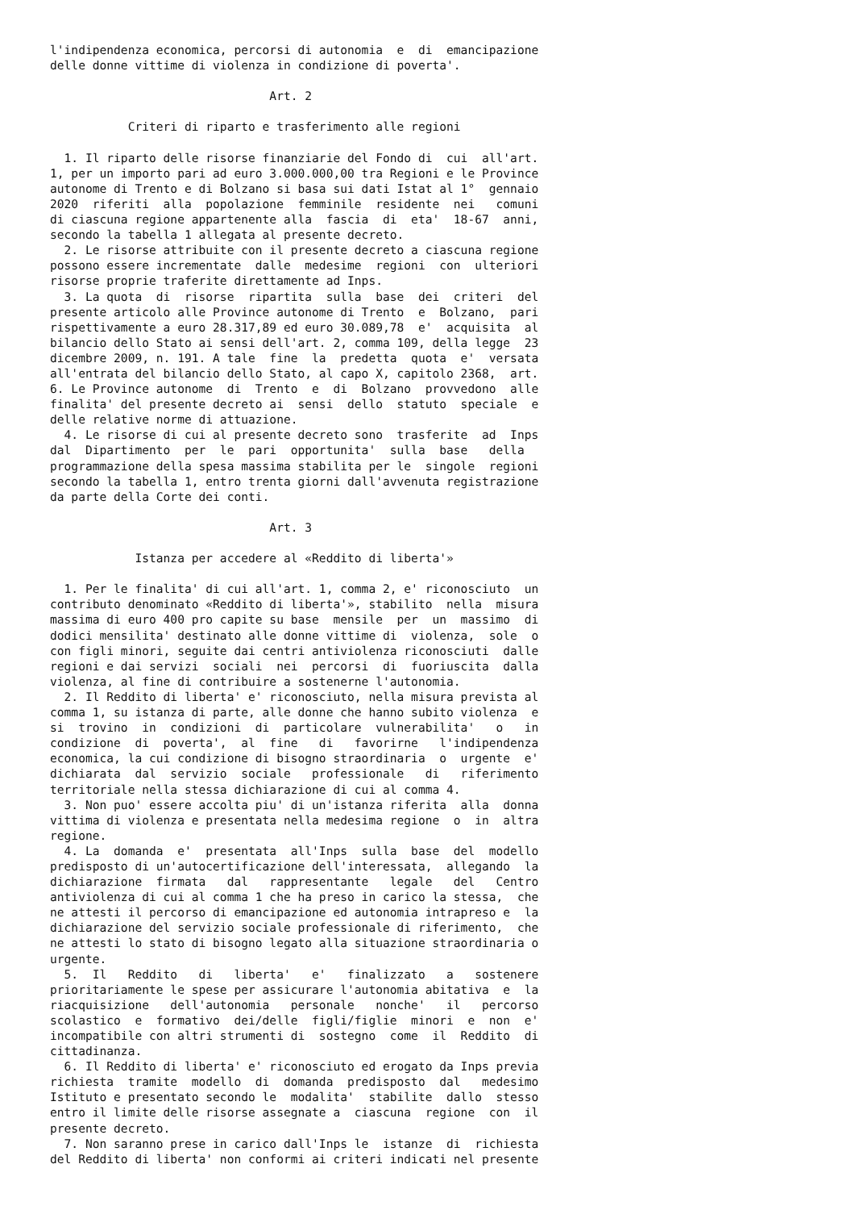l'indipendenza economica, percorsi di autonomia  e  di  emancipazione
delle donne vittime di violenza in condizione di poverta'.

                               Art. 2

           Criteri di riparto e trasferimento alle regioni

  1. Il riparto delle risorse finanziarie del Fondo di  cui  all'art.
1, per un importo pari ad euro 3.000.000,00 tra Regioni e le Province
autonome di Trento e di Bolzano si basa sui dati Istat al 1°  gennaio
2020  riferiti  alla  popolazione  femminile  residente  nei   comuni
di ciascuna regione appartenente alla  fascia  di  eta'  18-67  anni,
secondo la tabella 1 allegata al presente decreto.
  2. Le risorse attribuite con il presente decreto a ciascuna regione
possono essere incrementate  dalle  medesime  regioni  con  ulteriori
risorse proprie traferite direttamente ad Inps.
  3. La quota  di  risorse  ripartita  sulla  base  dei  criteri  del
presente articolo alle Province autonome di Trento  e  Bolzano,  pari
rispettivamente a euro 28.317,89 ed euro 30.089,78  e'  acquisita  al
bilancio dello Stato ai sensi dell'art. 2, comma 109, della legge  23
dicembre 2009, n. 191. A tale  fine  la  predetta  quota  e'  versata
all'entrata del bilancio dello Stato, al capo X, capitolo 2368,  art.
6. Le Province autonome  di  Trento  e  di  Bolzano  provvedono  alle
finalita' del presente decreto ai  sensi  dello  statuto  speciale  e
delle relative norme di attuazione.
  4. Le risorse di cui al presente decreto sono  trasferite  ad  Inps
dal  Dipartimento  per  le  pari  opportunita'  sulla  base   della
programmazione della spesa massima stabilita per le  singole  regioni
secondo la tabella 1, entro trenta giorni dall'avvenuta registrazione
da parte della Corte dei conti.

                               Art. 3

            Istanza per accedere al «Reddito di liberta'»

  1. Per le finalita' di cui all'art. 1, comma 2, e' riconosciuto  un
contributo denominato «Reddito di liberta'», stabilito  nella  misura
massima di euro 400 pro capite su base  mensile  per  un  massimo  di
dodici mensilita' destinato alle donne vittime di  violenza,  sole  o
con figli minori, seguite dai centri antiviolenza riconosciuti  dalle
regioni e dai servizi  sociali  nei  percorsi  di  fuoriuscita  dalla
violenza, al fine di contribuire a sostenerne l'autonomia.
  2. Il Reddito di liberta' e' riconosciuto, nella misura prevista al
comma 1, su istanza di parte, alle donne che hanno subito violenza  e
si  trovino  in  condizioni  di  particolare  vulnerabilita'   o   in
condizione  di  poverta',  al  fine   di   favorirne   l'indipendenza
economica, la cui condizione di bisogno straordinaria  o  urgente  e'
dichiarata  dal  servizio  sociale   professionale   di   riferimento
territoriale nella stessa dichiarazione di cui al comma 4.
  3. Non puo' essere accolta piu' di un'istanza riferita  alla  donna
vittima di violenza e presentata nella medesima regione  o  in  altra
regione.
  4. La  domanda  e'  presentata  all'Inps  sulla  base  del  modello
predisposto di un'autocertificazione dell'interessata,  allegando  la
dichiarazione  firmata   dal   rappresentante   legale   del   Centro
antiviolenza di cui al comma 1 che ha preso in carico la stessa,  che
ne attesti il percorso di emancipazione ed autonomia intrapreso e  la
dichiarazione del servizio sociale professionale di riferimento,  che
ne attesti lo stato di bisogno legato alla situazione straordinaria o
urgente.
  5.  Il   Reddito   di   liberta'   e'   finalizzato   a   sostenere
prioritariamente le spese per assicurare l'autonomia abitativa  e  la
riacquisizione   dell'autonomia   personale   nonche'   il   percorso
scolastico  e  formativo  dei/delle  figli/figlie  minori  e  non  e'
incompatibile con altri strumenti di  sostegno  come  il  Reddito  di
cittadinanza.
  6. Il Reddito di liberta' e' riconosciuto ed erogato da Inps previa
richiesta  tramite  modello  di  domanda  predisposto  dal   medesimo
Istituto e presentato secondo le  modalita'  stabilite  dallo  stesso
entro il limite delle risorse assegnate a  ciascuna  regione  con  il
presente decreto.
  7. Non saranno prese in carico dall'Inps le  istanze  di  richiesta
del Reddito di liberta' non conformi ai criteri indicati nel presente